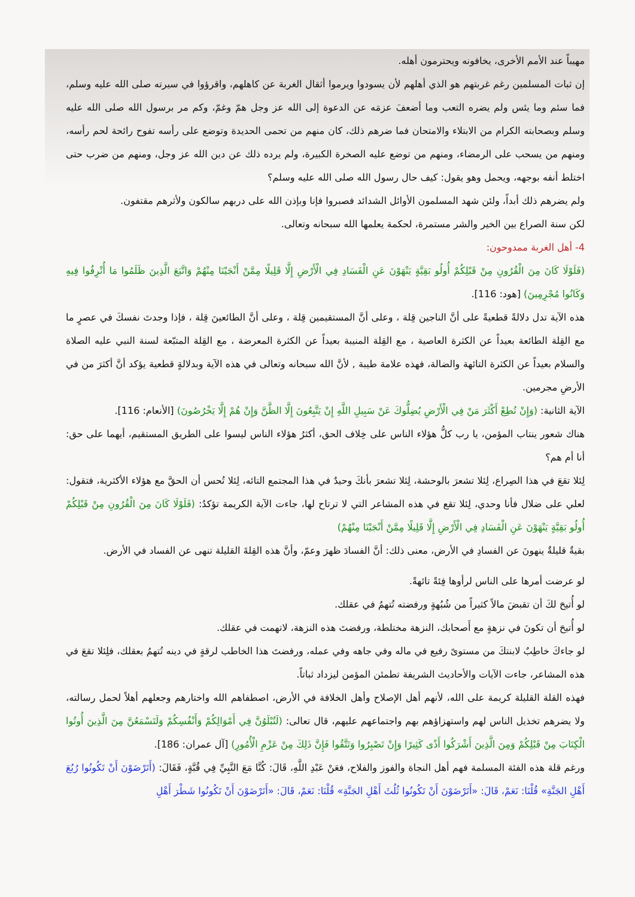مهيباً عند الأمم الأخرى، يخافونه ويحترمون أهله.
إن ثبات المسلمين رغم غربتهم هو الذي أهلهم لأن يسودوا ويرموا أثقال الغربة عن كاهلهم، واقرؤوا في سيرته صلى الله عليه وسلم، فما سئم وما يئس ولم يضره التعب وما أضعفَ عزمَه عن الدعوة إلى الله عز وجل همّ وغمّ، وكم مر برسول الله صلى الله عليه وسلم وبصحابته الكرام من الابتلاء والامتحان فما ضرهم ذلك، كان منهم من تحمى الحديدة وتوضع على رأسه تفوح رائحة لحم رأسه، ومنهم من يسحب على الرمضاء، ومنهم من توضع عليه الصخرة الكبيرة، ولم يرده ذلك عن دين الله عز وجل، ومنهم من ضرب حتى اختلط أنفه بوجهه، ويحمل وهو يقول: كيف حال رسول الله صلى الله عليه وسلم؟
ولم يضرهم ذلك أبداً، ولئن شهد المسلمون الأوائل الشدائد فصبروا فإنا وبإذن الله على دربهم سالكون ولأثرهم مقتفون.
لكن سنة الصراع بين الخير والشر مستمرة، لحكمة يعلمها الله سبحانه وتعالى.
4- أهل الغربة ممدوحون:
(فَلَوْلَا كَانَ مِنَ الْقُرُونِ مِنْ قَبْلِكُمْ أُولُو بَقِيَّةٍ يَنْهَوْنَ عَنِ الْفَسَادِ فِي الْأَرْضِ إِلَّا قَلِيلًا مِمَّنْ أَنْجَيْنَا مِنْهُمْ وَاتَّبَعَ الَّذِينَ ظَلَمُوا مَا أُتْرِفُوا فِيهِ وَكَانُوا مُجْرِمِينَ) [هود: 116].
هذه الآية تدل دلالةً قطعيةً على أنَّ الناجين قِلة ، وعلى أنَّ المستقيمين قِلة ، وعلى أنَّ الطائعينَ قِلة ، فإذا وجدتَ نفسكَ في عصرٍ ما مع القِلة الطائعة بعيداً عن الكثرة العاصية ، مع القِلة المنيبة بعيداً عن الكثرة المعرضة ، مع القِلة المتبّعة لسنة النبي عليه الصلاة والسلام بعيداً عن الكثرة التائهة والضالة، فهذه علامة طيبة , لأنَّ الله سبحانه وتعالى في هذه الآية وبدلالةٍ قطعية يؤكد أنَّ أكثرَ من في الأرضِ مجرمين.
الآية الثانية: (وَإِنْ تُطِعْ أَكْثَرَ مَنْ فِي الْأَرْضِ يُضِلُّوكَ عَنْ سَبِيلِ اللَّهِ إِنْ يَتَّبِعُونَ إِلَّا الظَّنَّ وَإِنْ هُمْ إِلَّا يَخْرُصُونَ) [الأنعام: 116].
هناك شعور ينتاب المؤمن، يا رب كلُّ هؤلاء الناس على خِلاف الحق، أكثرُ هؤلاء الناس ليسوا على الطريق المستقيم، أيهما على حق: أنا أم هم؟
لِئلا تقعَ في هذا الصِراع، لِئلا تشعرَ بالوحشة، لِئلا تشعرَ بأنكَ وحيدٌ في هذا المجتمع التائه، لِئلا تُحس أن الحقَّ مع هؤلاء الأكثرية، فتقول: لعلي على ضلال فأنا وحدي، لِئلا تقع في هذه المشاعر التي لا ترتاح لها، جاءت الآية الكريمة تؤكدُ: (فَلَوْلَا كَانَ مِنَ الْقُرُونِ مِنْ قَبْلِكُمْ أُولُو بَقِيَّةٍ يَنْهَوْنَ عَنِ الْفَسَادِ فِي الْأَرْضِ إِلَّا قَلِيلًا مِمَّنْ أَنْجَيْنَا مِنْهُمْ)
بقيةٌ قليلةٌ ينهونَ عن الفسادِ في الأرض، معنى ذلك: أنَّ الفسادَ ظهرَ وعمّ، وأنَّ هذه القِلةَ القليلة تنهى عن الفساد في الأرض.
لو عرضت أمرها على الناس لرأوها فِئةً تائهةً.
لو أُتيحَ لكَ أن تقبضَ مالاً كثيراً من شُبُهةٍ ورفضته تُتهمُ في عقلك.
لو أُتيحَ أن تكونَ في نزهةٍ مع أَصحابك، النزهة مختلطة، ورفضتَ هذه النزهة، لاتهمت في عقلك.
لو جاءكَ خاطِبٌ لابنتكَ من مستوىً رفيع في ماله وفي جاهه وفي عمله، ورفضتَ هذا الخاطب لرقةٍ في دينه تُتهمُ بعقلك، فلِئلا تقعَ في هذه المشاعر، جاءت الآيات والأحاديث الشريفة تطمئن المؤمن ليزداد ثباتاً.
فهذه القلة القليلة كريمة على الله، لأنهم أهل الإصلاح وأهل الخلافة في الأرض، اصطفاهم الله واختارهم وجعلهم أهلاً لحمل رسالته، ولا يضرهم تخذيل الناس لهم واستهزاؤهم بهم واجتماعهم عليهم، قال تعالى: (لَتُبْلَوُنَّ فِي أَمْوَالِكُمْ وَأَنْفُسِكُمْ وَلَتَسْمَعُنَّ مِنَ الَّذِينَ أُوتُوا الْكِتَابَ مِنْ قَبْلِكُمْ وَمِنَ الَّذِينَ أَشْرَكُوا أَذًى كَثِيرًا وَإِنْ تَصْبِرُوا وَتَتَّقُوا فَإِنَّ ذَلِكَ مِنْ عَزْمِ الْأُمُورِ) [آل عمران: 186].
ورغم قلة هذه الفئة المسلمة فهم أهل النجاة والفوز والفلاح، فعَنْ عَبْدِ اللَّهِ، قَالَ: كُنَّا مَعَ النَّبِيِّ فِي قُبَّةٍ، فَقَالَ: (أَتَرْضَوْنَ أَنْ تَكُونُوا رُبُعَ أَهْلِ الجَنَّةِ» قُلْنَا: نَعَمْ، قَالَ: «أَتَرْضَوْنَ أَنْ تَكُونُوا ثُلُثَ أَهْلِ الجَنَّةِ» قُلْنَا: نَعَمْ، قَالَ: «أَتَرْضَوْنَ أَنْ تَكُونُوا شَطْرَ أَهْلِ